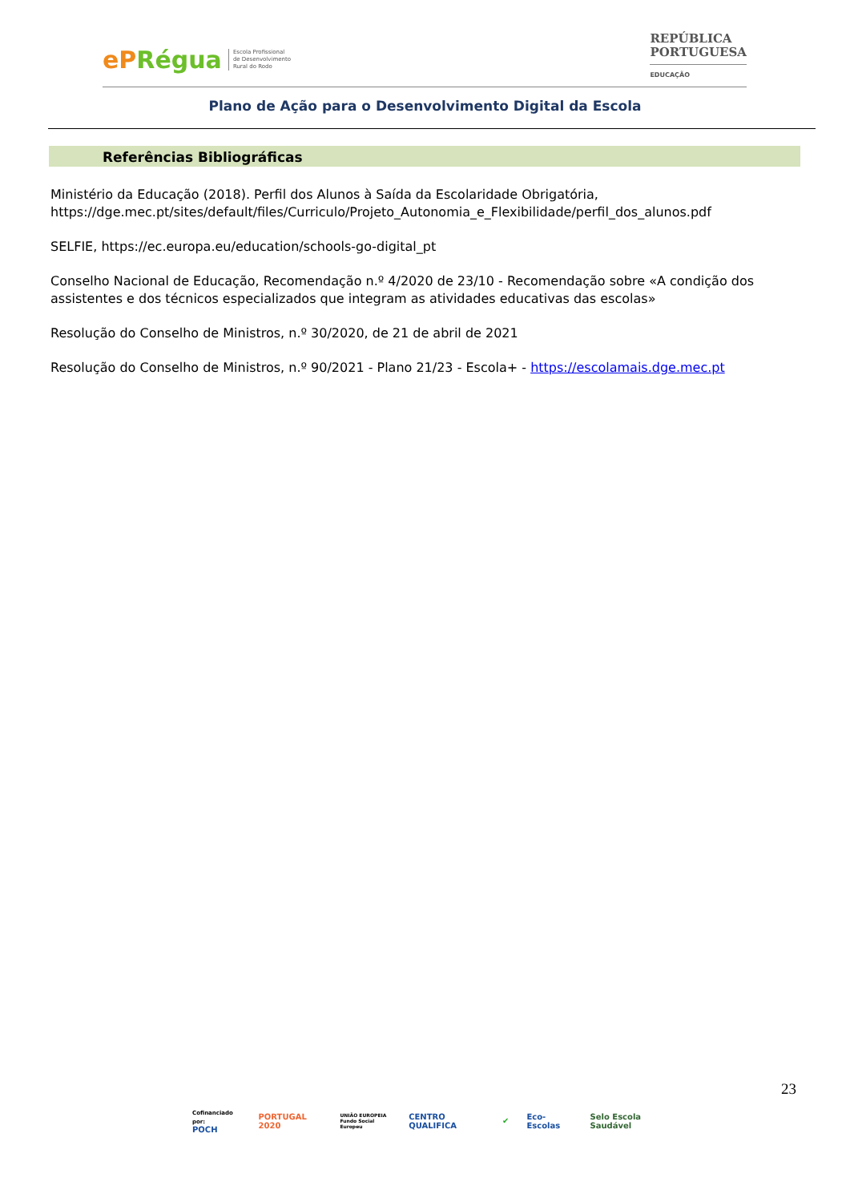ePRégua
Escola Profissional
de Desenvolvimento
Rural do Rodo
REPÚBLICA
PORTUGUESA
EDUCAÇÃO
Plano de Ação para o Desenvolvimento Digital da Escola
Referências Bibliográficas
Ministério da Educação (2018). Perfil dos Alunos à Saída da Escolaridade Obrigatória, https://dge.mec.pt/sites/default/files/Curriculo/Projeto_Autonomia_e_Flexibilidade/perfil_dos_alunos.pdf
SELFIE, https://ec.europa.eu/education/schools-go-digital_pt
Conselho Nacional de Educação, Recomendação n.º 4/2020 de 23/10 - Recomendação sobre «A condição dos assistentes e dos técnicos especializados que integram as atividades educativas das escolas»
Resolução do Conselho de Ministros, n.º 30/2020, de 21 de abril de 2021
Resolução do Conselho de Ministros, n.º 90/2021 - Plano 21/23 - Escola+ - https://escolamais.dge.mec.pt
23
Cofinanciado por:
POCH
PORTUGAL 2020
UNIÃO EUROPEIA
Fundo Social Europeu
CENTRO QUALIFICA ✔ Eco-Escolas Selo Escola Saudável